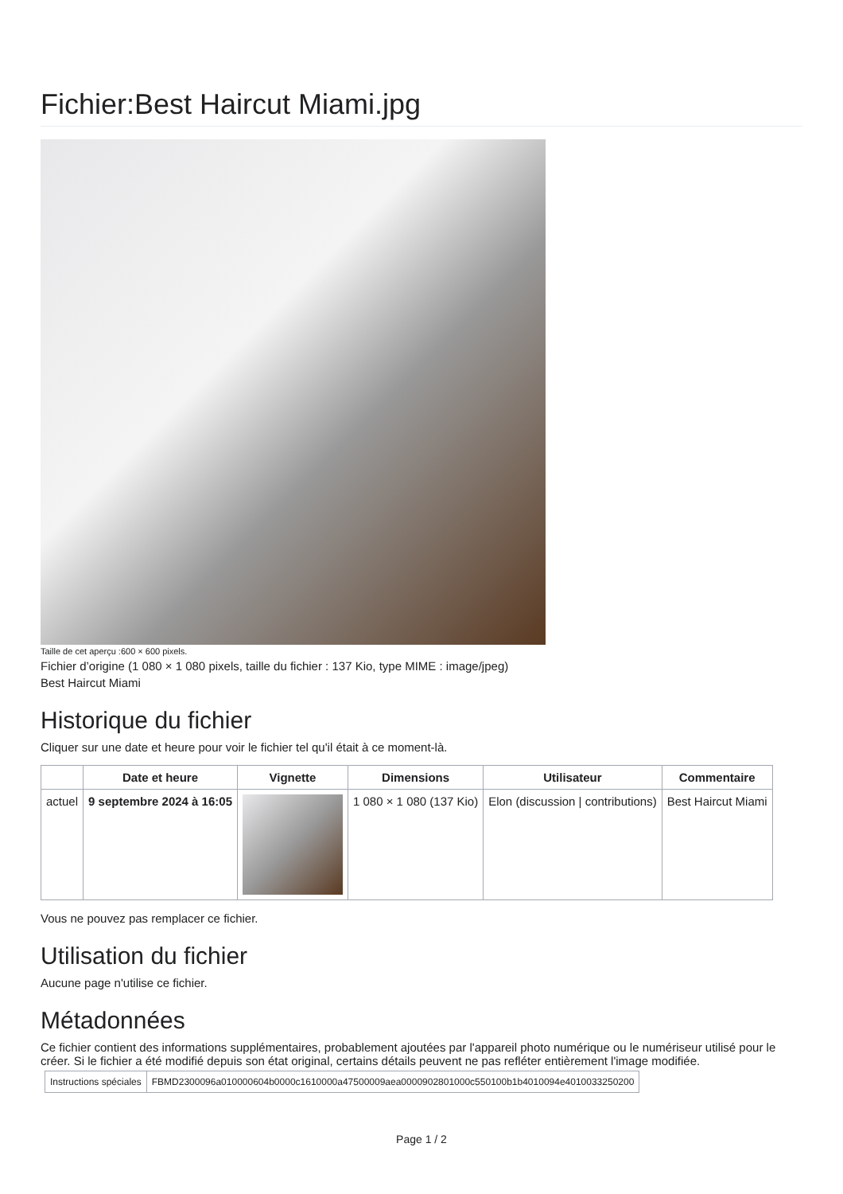Fichier:Best Haircut Miami.jpg
Taille de cet aperçu :600 × 600 pixels.
Fichier d’origine (1 080 × 1 080 pixels, taille du fichier : 137 Kio, type MIME : image/jpeg)
Best Haircut Miami
Historique du fichier
Cliquer sur une date et heure pour voir le fichier tel qu'il était à ce moment-là.
| | Date et heure | Vignette | Dimensions | Utilisateur | Commentaire |
| --- | --- | --- | --- | --- | --- |
| actuel | 9 septembre 2024 à 16:05 | | 1 080 × 1 080 (137 Kio) | Elon (discussion / contributions) | Best Haircut Miami |
Vous ne pouvez pas remplacer ce fichier.
Utilisation du fichier
Aucune page n'utilise ce fichier.
Métadonnées
Ce fichier contient des informations supplémentaires, probablement ajoutées par l'appareil photo numérique ou le numériseur utilisé pour le créer. Si le fichier a été modifié depuis son état original, certains détails peuvent ne pas refléter entièrement l'image modifiée.
| Instructions spéciales | FBMD2300096a010000604b0000c1610000a47500009aea0000902801000c550100b1b4010094e4010033250200 |
Page 1 / 2